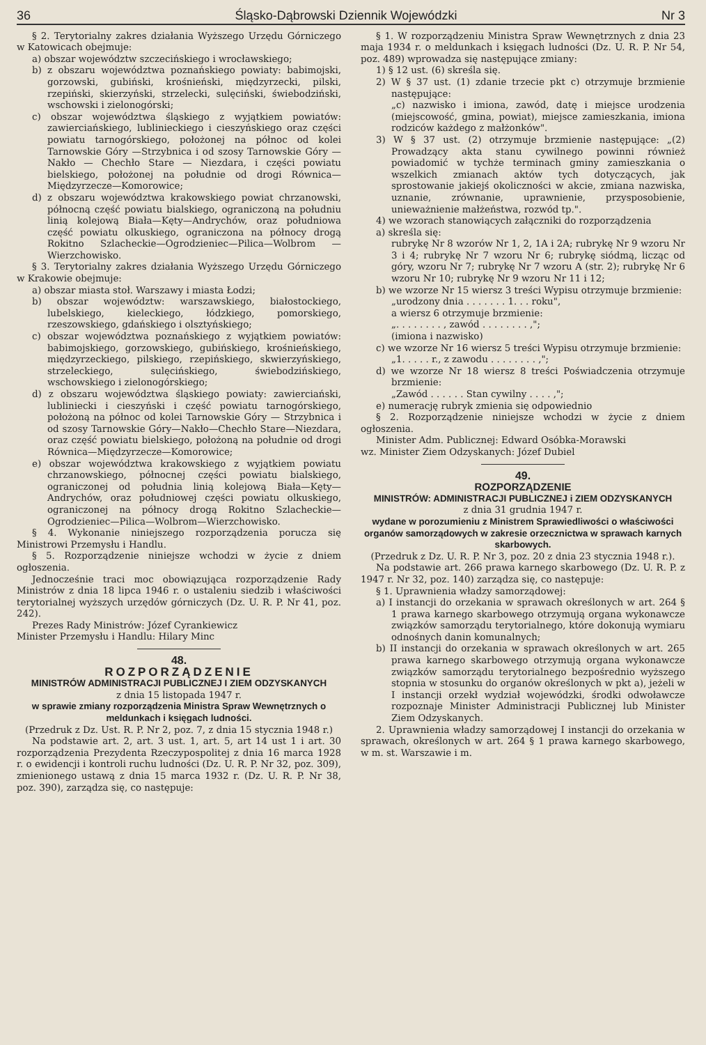36 Śląsko-Dąbrowski Dziennik Wojewódzki Nr 3
§ 2. Terytorialny zakres działania Wyższego Urzędu Górniczego w Katowicach obejmuje:
a) obszar województw szczecińskiego i wrocławskiego;
b) z obszaru województwa poznańskiego powiaty: babimojski, gorzowski, gubiński, krośnieński, międzyrzecki, pilski, rzepiński, skierzyński, strzelecki, sulęciński, świebodziński, wschowski i zielonogórski;
c) obszar województwa śląskiego z wyjątkiem powiatów: zawierciańskiego, lublinieckiego i cieszyńskiego oraz części powiatu tarnogórskiego, położonej na północ od kolei Tarnowskie Góry —Strzybnica i od szosy Tarnowskie Góry — Nakło — Chechło Stare — Niezdara, i części powiatu bielskiego, położonej na południe od drogi Równica—Międzyrzecze—Komorowice;
d) z obszaru województwa krakowskiego powiat chrzanowski, północną część powiatu bialskiego, ograniczoną na południu linią kolejową Biała—Kęty—Andrychów, oraz południowa część powiatu olkuskiego, ograniczona na północy drogą Rokitno Szlacheckie—Ogrodzieniec—Pilica—Wolbrom —Wierzchowisko.
§ 3. Terytorialny zakres działania Wyższego Urzędu Górniczego w Krakowie obejmuje:
a) obszar miasta stoł. Warszawy i miasta Łodzi;
b) obszar województw: warszawskiego, białostockiego, lubelskiego, kieleckiego, łódzkiego, pomorskiego, rzeszowskiego, gdańskiego i olsztyńskiego;
c) obszar województwa poznańskiego z wyjątkiem powiatów: babimojskiego, gorzowskiego, gubińskiego, krośnieńskiego, międzyrzeckiego, pilskiego, rzepińskiego, skwierzyńskiego, strzeleckiego, sulęcińskiego, świebodzińskiego, wschowskiego i zielonogórskiego;
d) z obszaru województwa śląskiego powiaty: zawierciański, lubliniecki i cieszyński i część powiatu tarnogórskiego, położoną na północ od kolei Tarnowskie Góry — Strzybnica i od szosy Tarnowskie Góry—Nakło—Chechło Stare—Niezdara, oraz część powiatu bielskiego, położoną na południe od drogi Równica—Międzyrzecze—Komorowice;
e) obszar województwa krakowskiego z wyjątkiem powiatu chrzanowskiego, północnej części powiatu bialskiego, ograniczonej od południa linią kolejową Biała—Kęty—Andrychów, oraz południowej części powiatu olkuskiego, ograniczonej na północy drogą Rokitno Szlacheckie—Ogrodzieniec—Pilica—Wolbrom—Wierzchowisko.
§ 4. Wykonanie niniejszego rozporządzenia porucza się Ministrowi Przemysłu i Handlu.
§ 5. Rozporządzenie niniejsze wchodzi w życie z dniem ogłoszenia.
Jednocześnie traci moc obowiązująca rozporządzenie Rady Ministrów z dnia 18 lipca 1946 r. o ustaleniu siedzib i właściwości terytorialnej wyższych urzędów górniczych (Dz. U. R. P. Nr 41, poz. 242).
Prezes Rady Ministrów: Józef Cyrankiewicz
Minister Przemysłu i Handlu: Hilary Minc
48.
ROZPORZĄDZENIE
MINISTRÓW ADMINISTRACJI PUBLICZNEJ I ZIEM ODZYSKANYCH
z dnia 15 listopada 1947 r.
w sprawie zmiany rozporządzenia Ministra Spraw Wewnętrznych o meldunkach i księgach ludności.
(Przedruk z Dz. Ust. R. P. Nr 2, poz. 7, z dnia 15 stycznia 1948 r.)
Na podstawie art. 2, art. 3 ust. 1, art. 5, art 14 ust 1 i art. 30 rozporządzenia Prezydenta Rzeczypospolitej z dnia 16 marca 1928 r. o ewidencji i kontroli ruchu ludności (Dz. U. R. P. Nr 32, poz. 309), zmienionego ustawą z dnia 15 marca 1932 r. (Dz. U. R. P. Nr 38, poz. 390), zarządza się, co następuje:
§ 1. W rozporządzeniu Ministra Spraw Wewnętrznych z dnia 23 maja 1934 r. o meldunkach i księgach ludności (Dz. U. R. P. Nr 54, poz. 489) wprowadza się następujące zmiany:
1) § 12 ust. (6) skreśla się.
2) W § 37 ust. (1) zdanie trzecie pkt c) otrzymuje brzmienie następujące:
„c) nazwisko i imiona, zawód, datę i miejsce urodzenia (miejscowość, gmina, powiat), miejsce zamieszkania, imiona rodziców każdego z małżonków".
3) W § 37 ust. (2) otrzymuje brzmienie następujące: „(2) Prowadzący akta stanu cywilnego powinni również powiadomić w tychże terminach gminy zamieszkania o wszelkich zmianach aktów tych dotyczących, jak sprostowanie jakiejś okoliczności w akcie, zmiana nazwiska, uznanie, zrównanie, uprawnienie, przysposobienie, unieważnienie małżeństwa, rozwód tp.".
4) we wzorach stanowiących załączniki do rozporządzenia
a) skreśla się:
rubrykę Nr 8 wzorów Nr 1, 2, 1A i 2A; rubrykę Nr 9 wzoru Nr 3 i 4; rubrykę Nr 7 wzoru Nr 6; rubrykę siódmą, licząc od góry, wzoru Nr 7; rubrykę Nr 7 wzoru A (str. 2); rubrykę Nr 6 wzoru Nr 10; rubrykę Nr 9 wzoru Nr 11 i 12;
b) we wzorze Nr 15 wiersz 3 treści Wypisu otrzymuje brzmienie:
„urodzony dnia . . . . . . . 1. . . roku",
a wiersz 6 otrzymuje brzmienie:
„. . . . . . . . , zawód . . . . . . . . ,";
(imiona i nazwisko)
c) we wzorze Nr 16 wiersz 5 treści Wypisu otrzymuje brzmienie:
„1. . . . . r., z zawodu . . . . . . . . ,";
d) we wzorze Nr 18 wiersz 8 treści Poświadczenia otrzymuje brzmienie:
„Zawód . . . . . . Stan cywilny . . . . ,";
e) numerację rubryk zmienia się odpowiednio
§ 2. Rozporządzenie niniejsze wchodzi w życie z dniem ogłoszenia.
Minister Adm. Publicznej: Edward Osóbka-Morawski
wz. Minister Ziem Odzyskanych: Józef Dubiel
49.
ROZPORZĄDZENIE
MINISTRÓW: ADMINISTRACJI PUBLICZNEJ i ZIEM ODZYSKANYCH
z dnia 31 grudnia 1947 r.
wydane w porozumieniu z Ministrem Sprawiedliwości o właściwości organów samorządowych w zakresie orzecznictwa w sprawach karnych skarbowych.
(Przedruk z Dz. U. R. P. Nr 3, poz. 20 z dnia 23 stycznia 1948 r.).
Na podstawie art. 266 prawa karnego skarbowego (Dz. U. R. P. z 1947 r. Nr 32, poz. 140) zarządza się, co następuje:
§ 1. Uprawnienia władzy samorządowej:
a) I instancji do orzekania w sprawach określonych w art. 264 § 1 prawa karnego skarbowego otrzymują organa wykonawcze związków samorządu terytorialnego, które dokonują wymiaru odnośnych danin komunalnych;
b) II instancji do orzekania w sprawach określonych w art. 265 prawa karnego skarbowego otrzymują organa wykonawcze związków samorządu terytorialnego bezpośrednio wyższego stopnia w stosunku do organów określonych w pkt a), jeżeli w I instancji orzekł wydział wojewódzki, środki odwoławcze rozpoznaje Minister Administracji Publicznej lub Minister Ziem Odzyskanych.
2. Uprawnienia władzy samorządowej I instancji do orzekania w sprawach, określonych w art. 264 § 1 prawa karnego skarbowego, w m. st. Warszawie i m.